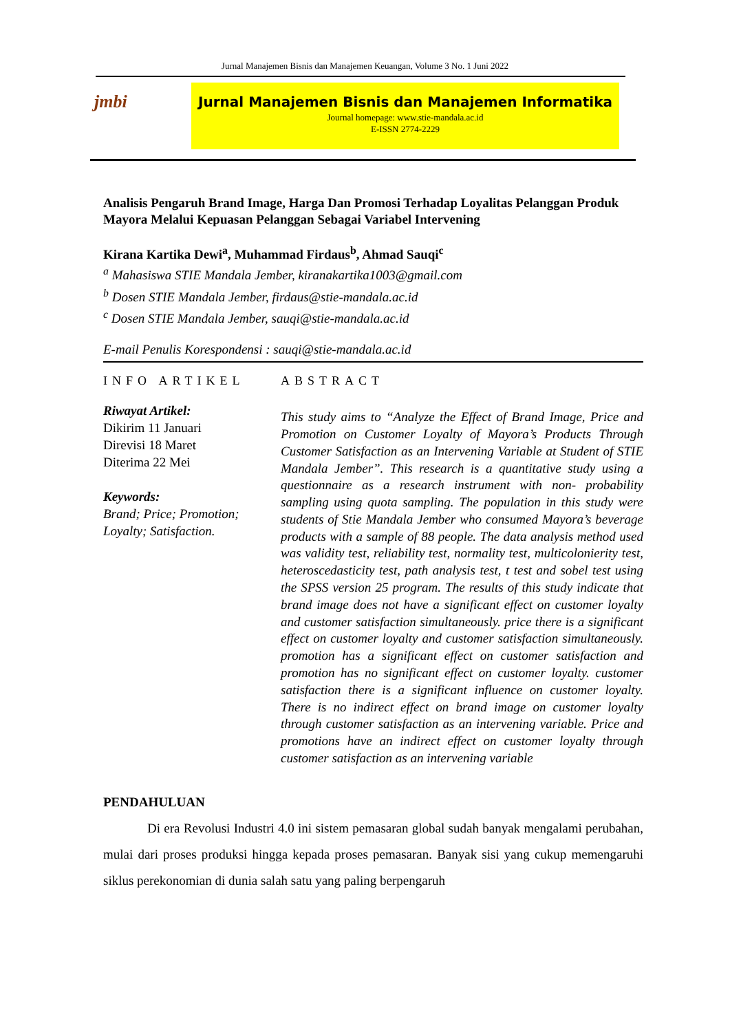Jurnal Manajemen Bisnis dan Manajemen Keuangan, Volume 3 No. 1 Juni 2022
jmbi
Jurnal Manajemen Bisnis dan Manajemen Informatika
Journal homepage: www.stie-mandala.ac.id
E-ISSN 2774-2229
Analisis Pengaruh Brand Image, Harga Dan Promosi Terhadap Loyalitas Pelanggan Produk Mayora Melalui Kepuasan Pelanggan Sebagai Variabel Intervening
Kirana Kartika Dewi<sup>a</sup>, Muhammad Firdaus<sup>b</sup>, Ahmad Sauqi<sup>c</sup>
<sup>a</sup> Mahasiswa STIE Mandala Jember, kiranakartika1003@gmail.com
<sup>b</sup> Dosen STIE Mandala Jember, firdaus@stie-mandala.ac.id
<sup>c</sup> Dosen STIE Mandala Jember, sauqi@stie-mandala.ac.id
E-mail Penulis Korespondensi : sauqi@stie-mandala.ac.id
INFO ARTIKEL
Riwayat Artikel:
Dikirim 11 Januari
Direvisi 18 Maret
Diterima 22 Mei
Keywords:
Brand; Price; Promotion; Loyalty; Satisfaction.
ABSTRACT
This study aims to “Analyze the Effect of Brand Image, Price and Promotion on Customer Loyalty of Mayora’s Products Through Customer Satisfaction as an Intervening Variable at Student of STIE Mandala Jember”. This research is a quantitative study using a questionnaire as a research instrument with non- probability sampling using quota sampling. The population in this study were students of Stie Mandala Jember who consumed Mayora’s beverage products with a sample of 88 people. The data analysis method used was validity test, reliability test, normality test, multicolonierity test, heteroscedasticity test, path analysis test, t test and sobel test using the SPSS version 25 program. The results of this study indicate that brand image does not have a significant effect on customer loyalty and customer satisfaction simultaneously. price there is a significant effect on customer loyalty and customer satisfaction simultaneously. promotion has a significant effect on customer satisfaction and promotion has no significant effect on customer loyalty. customer satisfaction there is a significant influence on customer loyalty. There is no indirect effect on brand image on customer loyalty through customer satisfaction as an intervening variable. Price and promotions have an indirect effect on customer loyalty through customer satisfaction as an intervening variable
PENDAHULUAN
Di era Revolusi Industri 4.0 ini sistem pemasaran global sudah banyak mengalami perubahan, mulai dari proses produksi hingga kepada proses pemasaran. Banyak sisi yang cukup memengaruhi siklus perekonomian di dunia salah satu yang paling berpengaruh